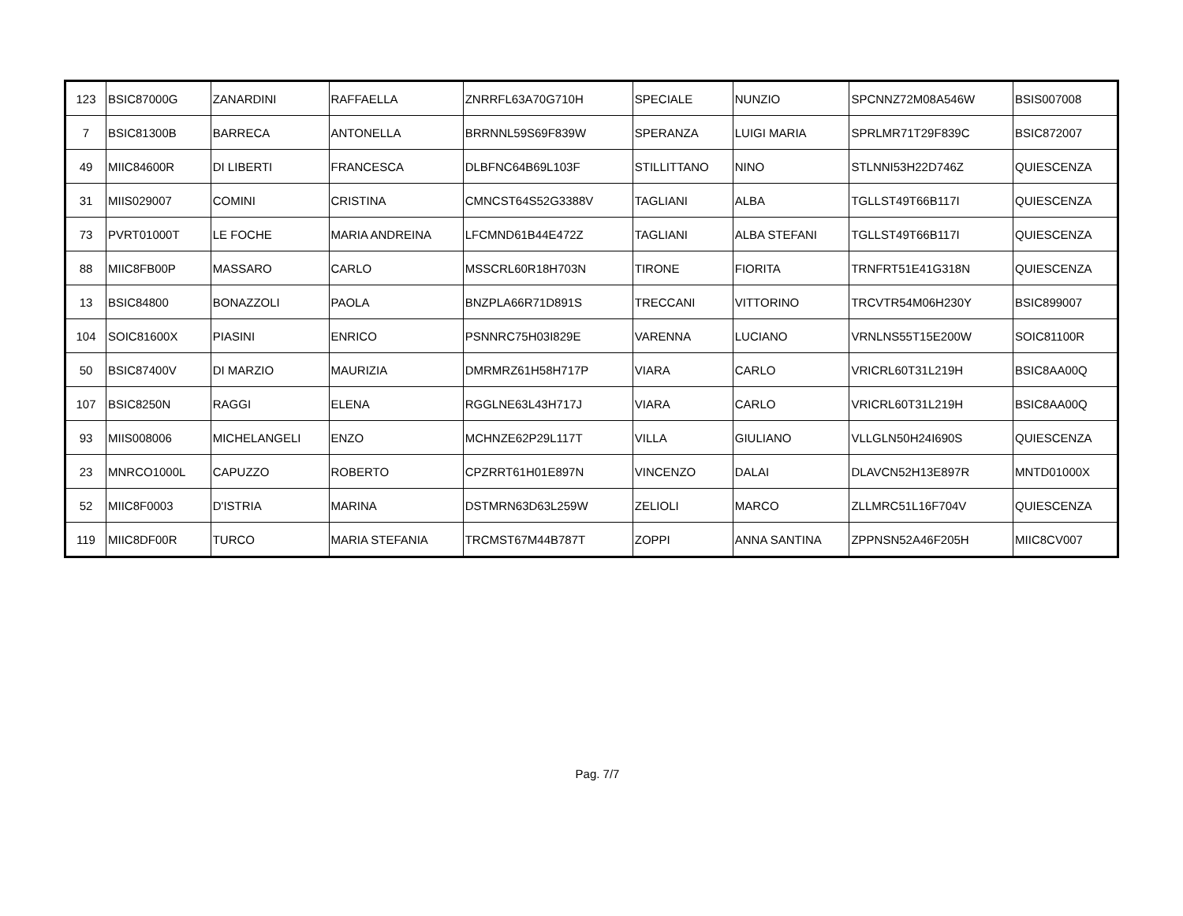| 123 | BSIC87000G | ZANARDINI | RAFFAELLA | ZNRRFL63A70G710H | SPECIALE | NUNZIO | SPCNNZ72M08A546W | BSIS007008 |
| 7 | BSIC81300B | BARRECA | ANTONELLA | BRRNNL59S69F839W | SPERANZA | LUIGI MARIA | SPRLMR71T29F839C | BSIC872007 |
| 49 | MIIC84600R | DI LIBERTI | FRANCESCA | DLBFNC64B69L103F | STILLITTANO | NINO | STLNNI53H22D746Z | QUIESCENZA |
| 31 | MIIS029007 | COMINI | CRISTINA | CMNCST64S52G3388V | TAGLIANI | ALBA | TGLLST49T66B117I | QUIESCENZA |
| 73 | PVRT01000T | LE FOCHE | MARIA ANDREINA | LFCMND61B44E472Z | TAGLIANI | ALBA STEFANI | TGLLST49T66B117I | QUIESCENZA |
| 88 | MIIC8FB00P | MASSARO | CARLO | MSSCRL60R18H703N | TIRONE | FIORITA | TRNFRT51E41G318N | QUIESCENZA |
| 13 | BSIC84800 | BONAZZOLI | PAOLA | BNZPLA66R71D891S | TRECCANI | VITTORINO | TRCVTR54M06H230Y | BSIC899007 |
| 104 | SOIC81600X | PIASINI | ENRICO | PSNNRC75H03I829E | VARENNA | LUCIANO | VRNLNS55T15E200W | SOIC81100R |
| 50 | BSIC87400V | DI MARZIO | MAURIZIA | DMRMRZ61H58H717P | VIARA | CARLO | VRICRL60T31L219H | BSIC8AA00Q |
| 107 | BSIC8250N | RAGGI | ELENA | RGGLNE63L43H717J | VIARA | CARLO | VRICRL60T31L219H | BSIC8AA00Q |
| 93 | MIIS008006 | MICHELANGELI | ENZO | MCHNZE62P29L117T | VILLA | GIULIANO | VLLGLN50H24I690S | QUIESCENZA |
| 23 | MNRCO1000L | CAPUZZO | ROBERTO | CPZRRT61H01E897N | VINCENZO | DALAI | DLAVCN52H13E897R | MNTD01000X |
| 52 | MIIC8F0003 | D'ISTRIA | MARINA | DSTMRN63D63L259W | ZELIOLI | MARCO | ZLLMRC51L16F704V | QUIESCENZA |
| 119 | MIIC8DF00R | TURCO | MARIA STEFANIA | TRCMST67M44B787T | ZOPPI | ANNA SANTINA | ZPPNSN52A46F205H | MIIC8CV007 |
Pag. 7/7